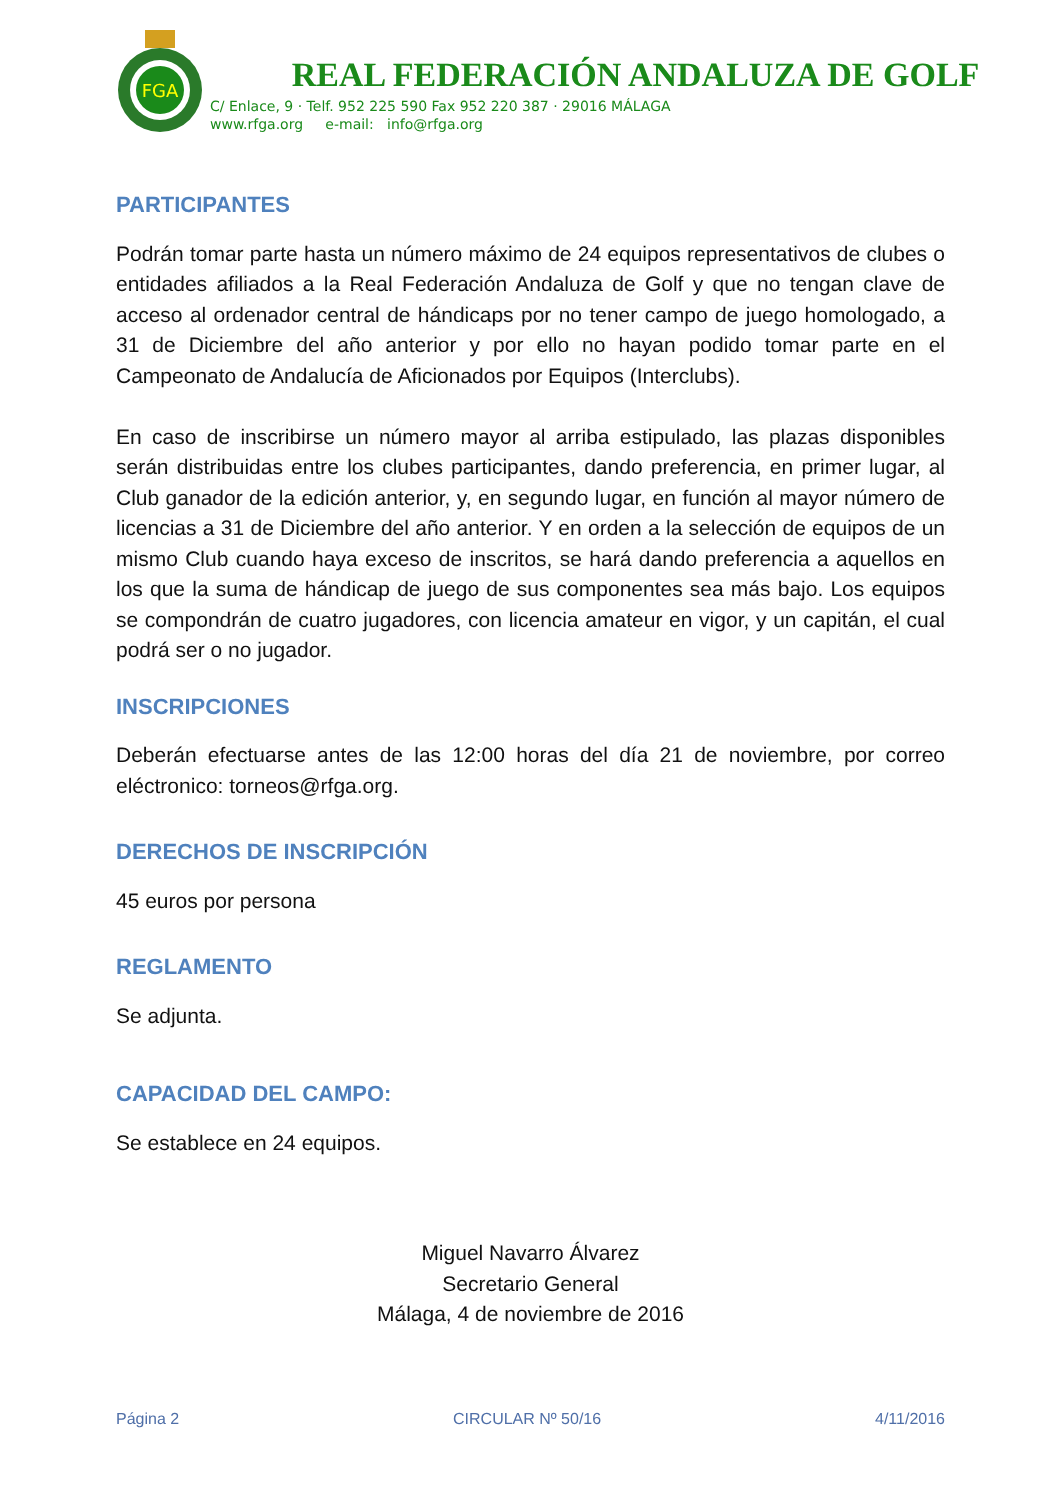FGA
REAL FEDERACIÓN ANDALUZA DE GOLF
C/ Enlace, 9 · Telf. 952 225 590 Fax 952 220 387 · 29016 MÁLAGA
www.rfga.org e-mail: info@rfga.org
PARTICIPANTES
Podrán tomar parte hasta un número máximo de 24 equipos representativos de clubes o entidades afiliados a la Real Federación Andaluza de Golf y que no tengan clave de acceso al ordenador central de hándicaps por no tener campo de juego homologado, a 31 de Diciembre del año anterior y por ello no hayan podido tomar parte en el Campeonato de Andalucía de Aficionados por Equipos (Interclubs).
En caso de inscribirse un número mayor al arriba estipulado, las plazas disponibles serán distribuidas entre los clubes participantes, dando preferencia, en primer lugar, al Club ganador de la edición anterior, y, en segundo lugar, en función al mayor número de licencias a 31 de Diciembre del año anterior. Y en orden a la selección de equipos de un mismo Club cuando haya exceso de inscritos, se hará dando preferencia a aquellos en los que la suma de hándicap de juego de sus componentes sea más bajo. Los equipos se compondrán de cuatro jugadores, con licencia amateur en vigor, y un capitán, el cual podrá ser o no jugador.
INSCRIPCIONES
Deberán efectuarse antes de las 12:00 horas del día 21 de noviembre, por correo eléctronico: torneos@rfga.org.
DERECHOS DE INSCRIPCIÓN
45 euros por persona
REGLAMENTO
Se adjunta.
CAPACIDAD DEL CAMPO:
Se establece en 24 equipos.
Miguel Navarro Álvarez
Secretario General
Málaga, 4 de noviembre de 2016
Página 2 CIRCULAR Nº 50/16 4/11/2016